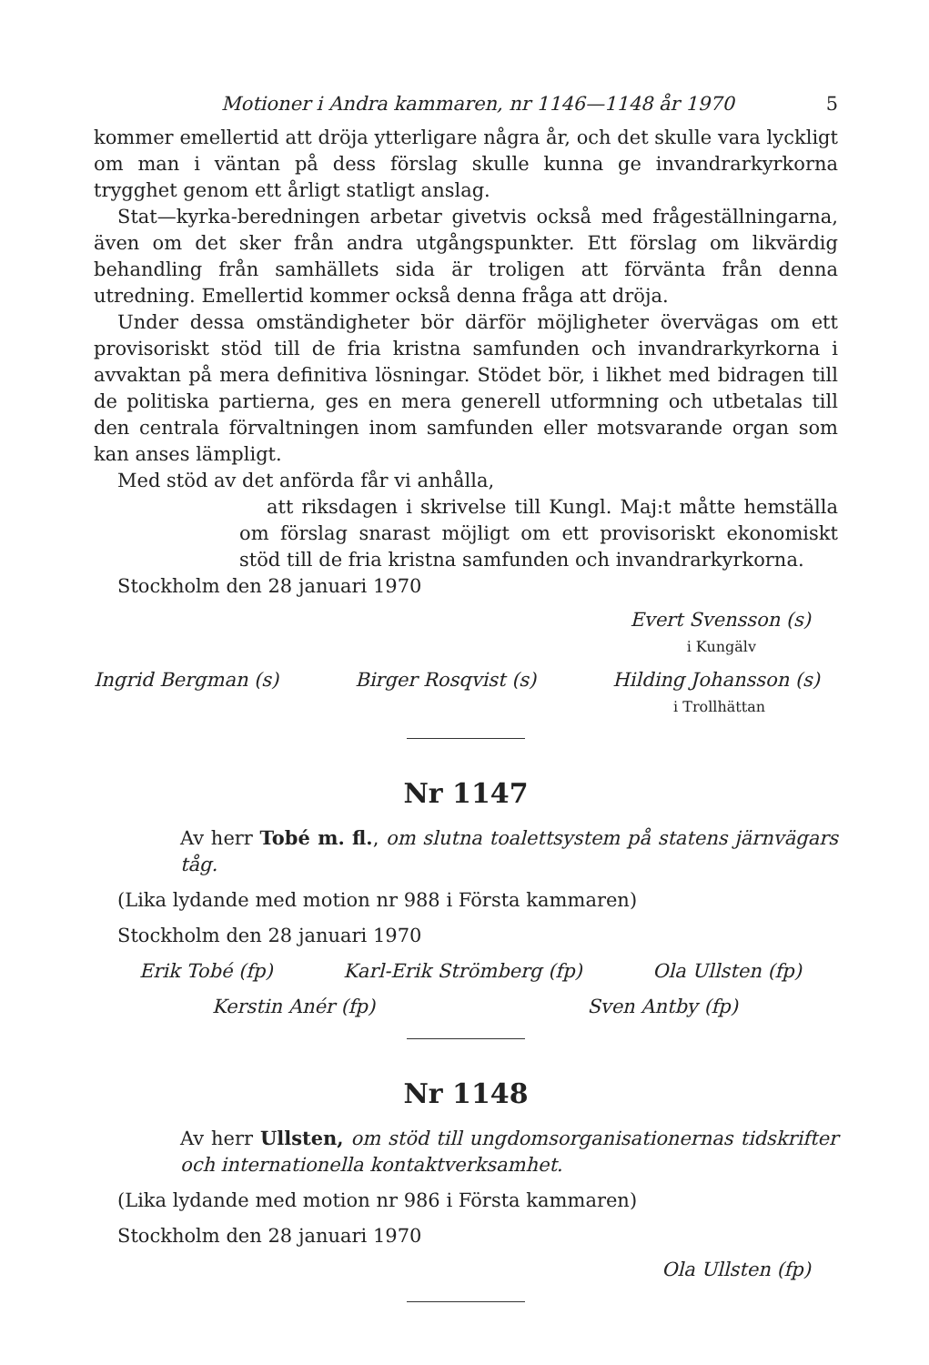Motioner i Andra kammaren, nr 1146—1148 år 1970 5
kommer emellertid att dröja ytterligare några år, och det skulle vara lyckligt om man i väntan på dess förslag skulle kunna ge invandrarkyrkorna trygghet genom ett årligt statligt anslag.
Stat—kyrka-beredningen arbetar givetvis också med frågeställningarna, även om det sker från andra utgångspunkter. Ett förslag om likvärdig behandling från samhällets sida är troligen att förvänta från denna utredning. Emellertid kommer också denna fråga att dröja.
Under dessa omständigheter bör därför möjligheter övervägas om ett provisoriskt stöd till de fria kristna samfunden och invandrarkyrkorna i avvaktan på mera definitiva lösningar. Stödet bör, i likhet med bidragen till de politiska partierna, ges en mera generell utformning och utbetalas till den centrala förvaltningen inom samfunden eller motsvarande organ som kan anses lämpligt.
Med stöd av det anförda får vi anhålla,
att riksdagen i skrivelse till Kungl. Maj:t måtte hemställa om förslag snarast möjligt om ett provisoriskt ekonomiskt stöd till de fria kristna samfunden och invandrarkyrkorna.
Stockholm den 28 januari 1970
Evert Svensson (s)
i Kungälv
Ingrid Bergman (s) Birger Rosqvist (s) Hilding Johansson (s)
i Trollhättan
Nr 1147
Av herr Tobé m. fl., om slutna toalettsystem på statens järnvägars tåg.
(Lika lydande med motion nr 988 i Första kammaren)
Stockholm den 28 januari 1970
Erik Tobé (fp) Karl-Erik Strömberg (fp) Ola Ullsten (fp)
Kerstin Anér (fp) Sven Antby (fp)
Nr 1148
Av herr Ullsten, om stöd till ungdomsorganisationernas tidskrifter och internationella kontaktverksamhet.
(Lika lydande med motion nr 986 i Första kammaren)
Stockholm den 28 januari 1970
Ola Ullsten (fp)